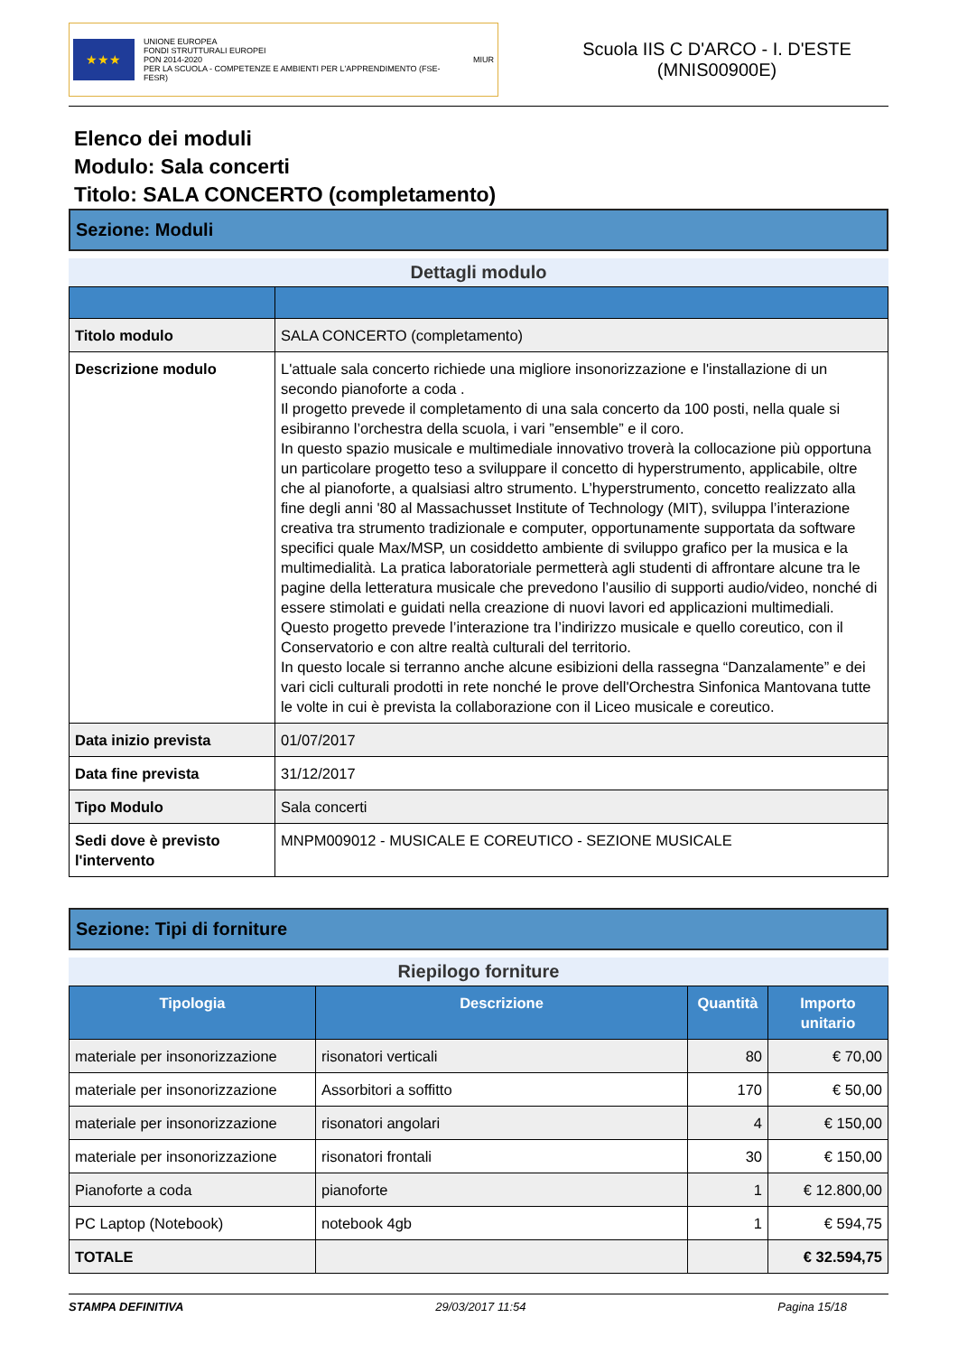★★★
UNIONE EUROPEA
FONDI STRUTTURALI EUROPEI
PON 2014-2020
PER LA SCUOLA - COMPETENZE E AMBIENTI PER L'APPRENDIMENTO (FSE-FESR)
MIUR
Scuola IIS C D'ARCO - I. D'ESTE
(MNIS00900E)
Elenco dei moduli
Modulo: Sala concerti
Titolo: SALA CONCERTO (completamento)
Sezione: Moduli
Dettagli modulo
| Titolo modulo | SALA CONCERTO (completamento) |
| Descrizione modulo | L'attuale sala concerto richiede una migliore insonorizzazione e l'installazione di un secondo pianoforte a coda . Il progetto prevede il completamento di una sala concerto da 100 posti, nella quale si esibiranno l’orchestra della scuola, i vari ”ensemble” e il coro. In questo spazio musicale e multimediale innovativo troverà la collocazione più opportuna un particolare progetto teso a sviluppare il concetto di hyperstrumento, applicabile, oltre che al pianoforte, a qualsiasi altro strumento. L’hyperstrumento, concetto realizzato alla fine degli anni '80 al Massachusset Institute of Technology (MIT), sviluppa l’interazione creativa tra strumento tradizionale e computer, opportunamente supportata da software specifici quale Max/MSP, un cosiddetto ambiente di sviluppo grafico per la musica e la multimedialità. La pratica laboratoriale permetterà agli studenti di affrontare alcune tra le pagine della letteratura musicale che prevedono l’ausilio di supporti audio/video, nonché di essere stimolati e guidati nella creazione di nuovi lavori ed applicazioni multimediali. Questo progetto prevede l’interazione tra l’indirizzo musicale e quello coreutico, con il Conservatorio e con altre realtà culturali del territorio. In questo locale si terranno anche alcune esibizioni della rassegna “Danzalamente” e dei vari cicli culturali prodotti in rete nonché le prove dell'Orchestra Sinfonica Mantovana tutte le volte in cui è prevista la collaborazione con il Liceo musicale e coreutico. |
| Data inizio prevista | 01/07/2017 |
| Data fine prevista | 31/12/2017 |
| Tipo Modulo | Sala concerti |
| Sedi dove è previsto l'intervento | MNPM009012 - MUSICALE E COREUTICO - SEZIONE MUSICALE |
Sezione: Tipi di forniture
Riepilogo forniture
| Tipologia | Descrizione | Quantità | Importo unitario |
| --- | --- | --- | --- |
| materiale per insonorizzazione | risonatori verticali | 80 | € 70,00 |
| materiale per insonorizzazione | Assorbitori a soffitto | 170 | € 50,00 |
| materiale per insonorizzazione | risonatori angolari | 4 | € 150,00 |
| materiale per insonorizzazione | risonatori frontali | 30 | € 150,00 |
| Pianoforte a coda | pianoforte | 1 | € 12.800,00 |
| PC Laptop (Notebook) | notebook 4gb | 1 | € 594,75 |
| TOTALE | | | € 32.594,75 |
STAMPA DEFINITIVA 29/03/2017 11:54 Pagina 15/18